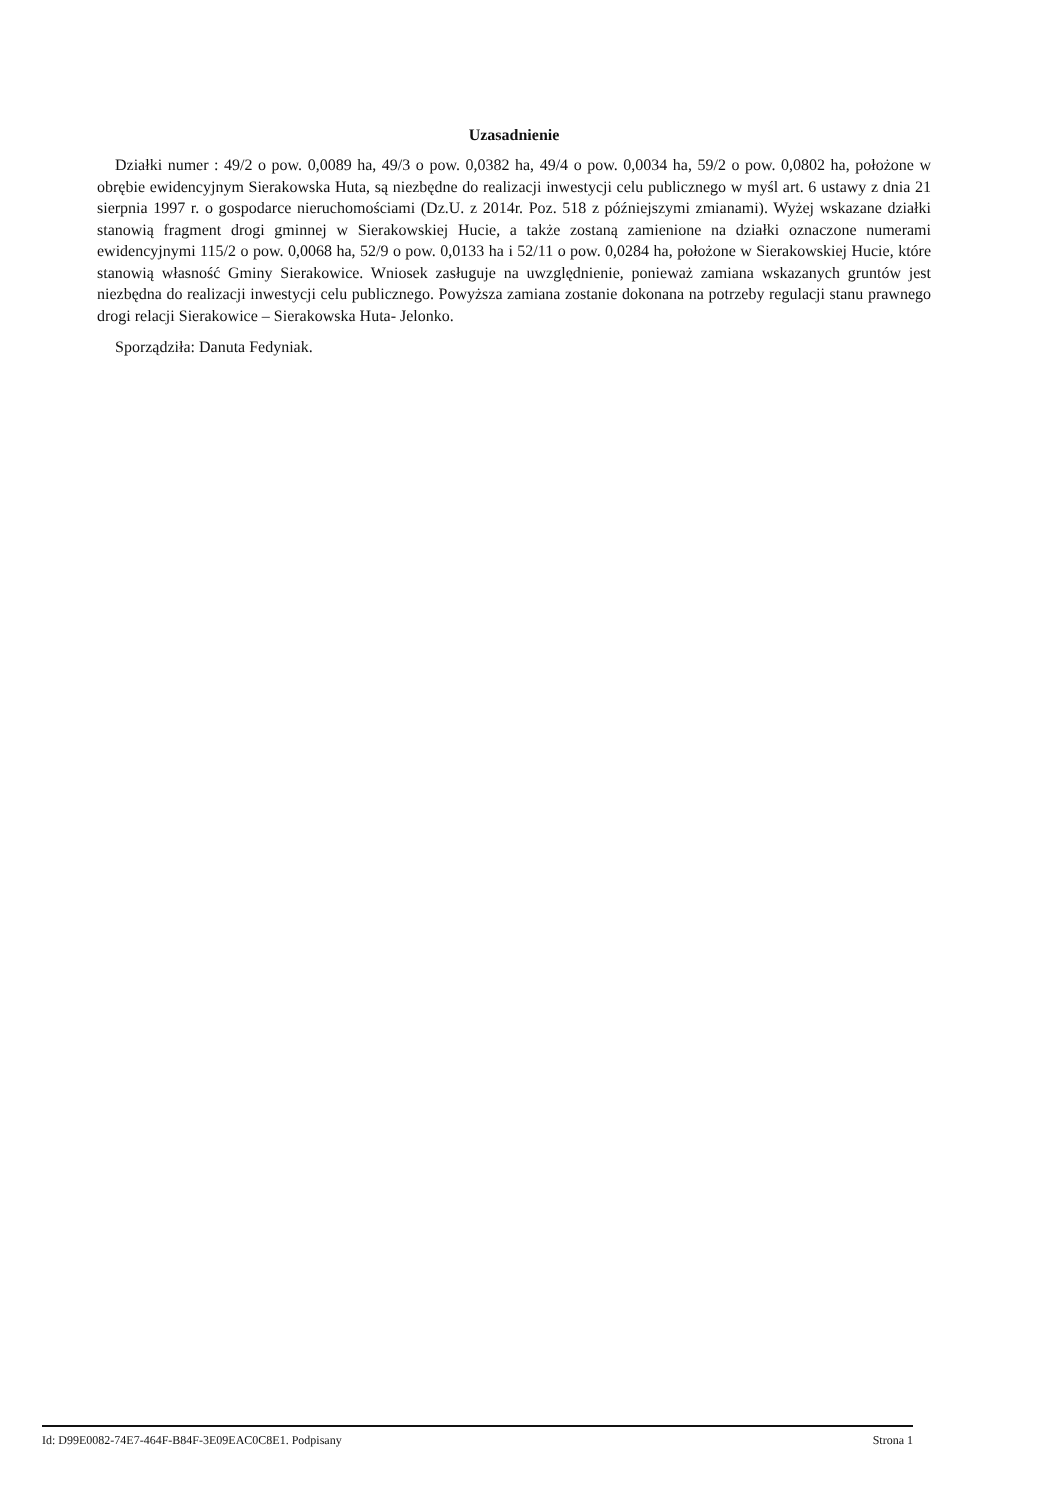Uzasadnienie
Działki numer : 49/2 o pow. 0,0089 ha, 49/3 o pow. 0,0382 ha, 49/4 o pow. 0,0034 ha, 59/2 o pow. 0,0802 ha, położone w obrębie ewidencyjnym Sierakowska Huta, są niezbędne do realizacji inwestycji celu publicznego w myśl art. 6 ustawy z dnia 21 sierpnia 1997 r. o gospodarce nieruchomościami (Dz.U. z 2014r. Poz. 518 z późniejszymi zmianami). Wyżej wskazane działki stanowią fragment drogi gminnej w Sierakowskiej Hucie, a także zostaną zamienione na działki oznaczone numerami ewidencyjnymi 115/2 o pow. 0,0068 ha, 52/9 o pow. 0,0133 ha i 52/11 o pow. 0,0284 ha, położone w Sierakowskiej Hucie, które stanowią własność Gminy Sierakowice. Wniosek zasługuje na uwzględnienie, ponieważ zamiana wskazanych gruntów jest niezbędna do realizacji inwestycji celu publicznego. Powyższa zamiana zostanie dokonana na potrzeby regulacji stanu prawnego drogi relacji Sierakowice – Sierakowska Huta- Jelonko.
Sporządziła: Danuta Fedyniak.
Id: D99E0082-74E7-464F-B84F-3E09EAC0C8E1. Podpisany Strona 1